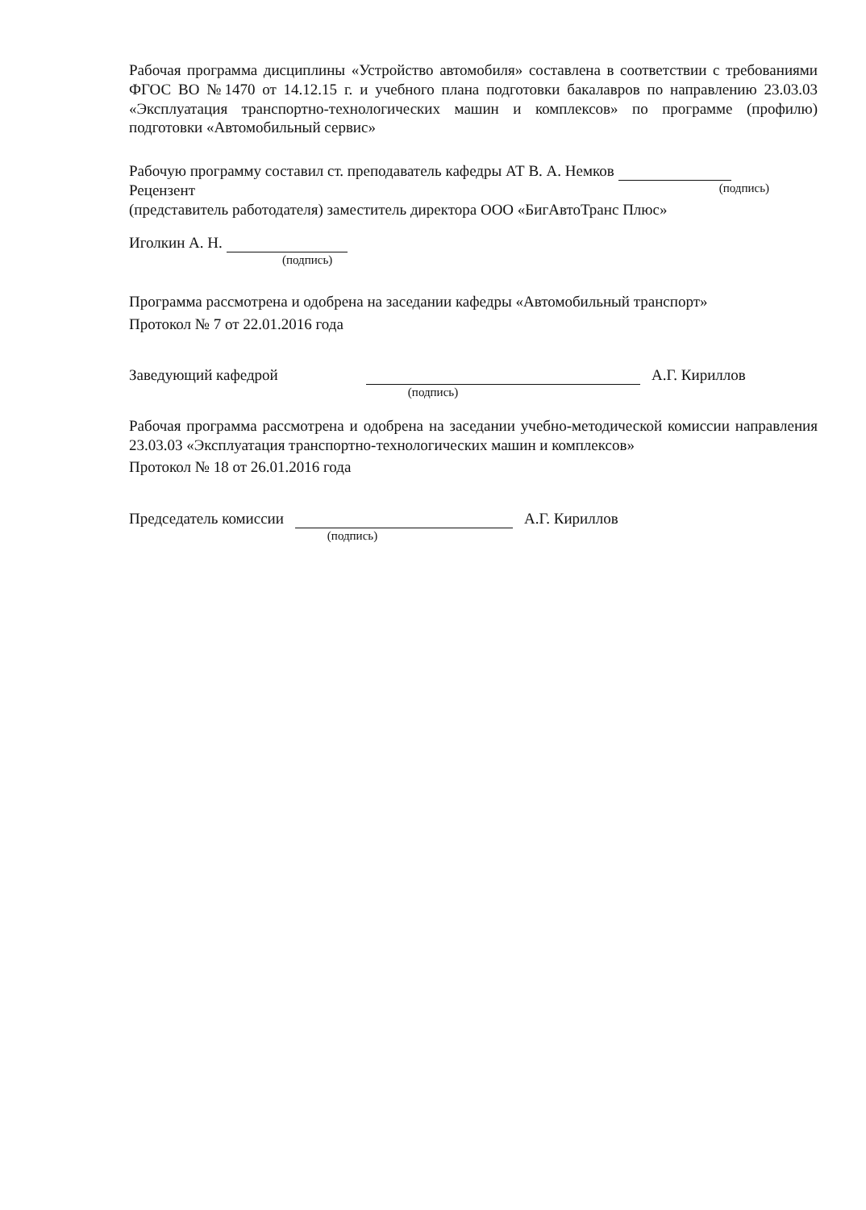Рабочая программа дисциплины «Устройство автомобиля» составлена в соответствии с требованиями ФГОС ВО №1470 от 14.12.15 г. и учебного плана подготовки бакалавров по направлению 23.03.03 «Эксплуатация транспортно-технологических машин и комплексов» по программе (профилю) подготовки «Автомобильный сервис»
Рабочую программу составил ст. преподаватель кафедры АТ В. А. Немков
Рецензент (подпись)
(представитель работодателя) заместитель директора ООО «БигАвтоТранс Плюс»
Иголкин А. Н.
(подпись)
Программа рассмотрена и одобрена на заседании кафедры «Автомобильный транспорт»
Протокол № 7 от 22.01.2016 года
Заведующий кафедрой А.Г. Кириллов
(подпись)
Рабочая программа рассмотрена и одобрена на заседании учебно-методической комиссии направления 23.03.03 «Эксплуатация транспортно-технологических машин и комплексов»
Протокол № 18 от 26.01.2016 года
Председатель комиссии А.Г. Кириллов
(подпись)